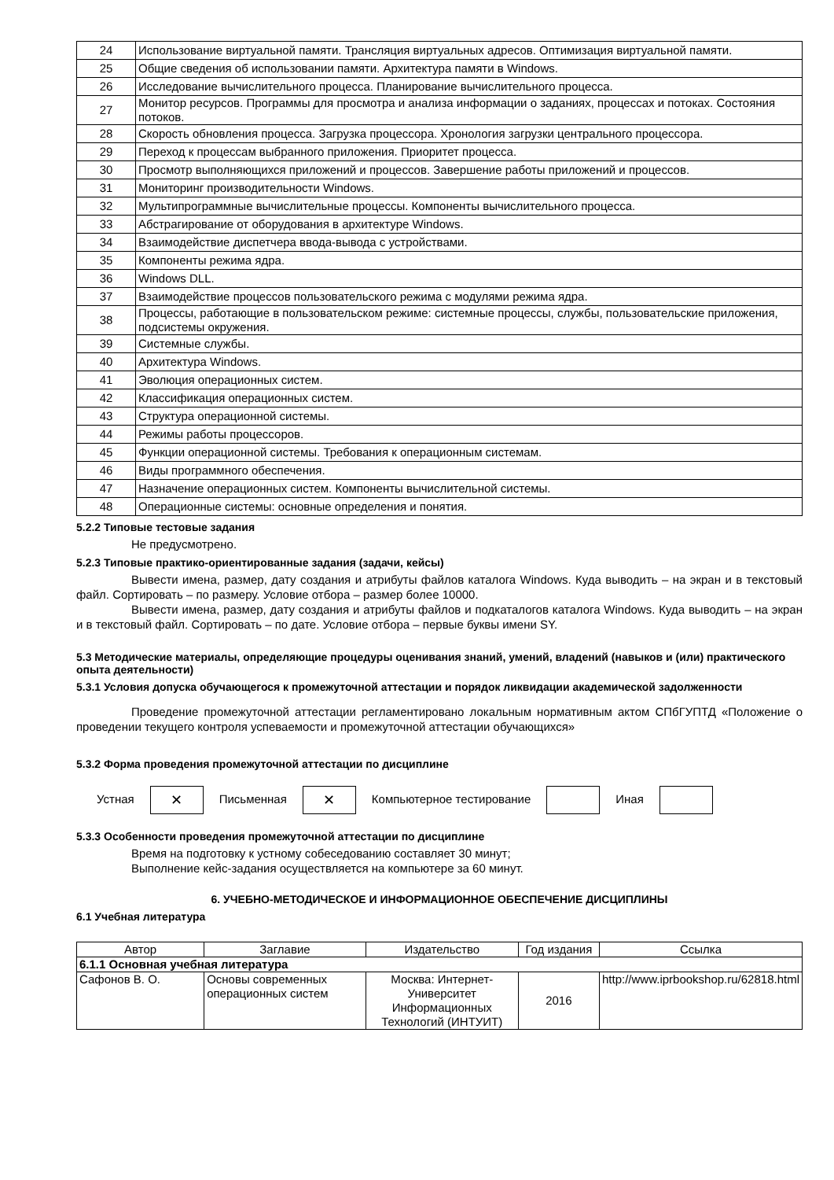| 24 | Использование виртуальной памяти. Трансляция виртуальных адресов. Оптимизация виртуальной памяти. |
| 25 | Общие сведения об использовании памяти. Архитектура памяти в Windows. |
| 26 | Исследование вычислительного процесса. Планирование вычислительного процесса. |
| 27 | Монитор ресурсов. Программы для просмотра и анализа информации о заданиях, процессах и потоках. Состояния потоков. |
| 28 | Скорость обновления процесса. Загрузка процессора. Хронология загрузки центрального процессора. |
| 29 | Переход к процессам выбранного приложения. Приоритет процесса. |
| 30 | Просмотр выполняющихся приложений и процессов. Завершение работы приложений и процессов. |
| 31 | Мониторинг производительности Windows. |
| 32 | Мультипрограммные вычислительные процессы. Компоненты вычислительного процесса. |
| 33 | Абстрагирование от оборудования в архитектуре Windows. |
| 34 | Взаимодействие диспетчера ввода-вывода с устройствами. |
| 35 | Компоненты режима ядра. |
| 36 | Windows DLL. |
| 37 | Взаимодействие процессов пользовательского режима с модулями режима ядра. |
| 38 | Процессы, работающие в пользовательском режиме: системные процессы, службы, пользовательские приложения, подсистемы окружения. |
| 39 | Системные службы. |
| 40 | Архитектура Windows. |
| 41 | Эволюция операционных систем. |
| 42 | Классификация операционных систем. |
| 43 | Структура операционной системы. |
| 44 | Режимы работы процессоров. |
| 45 | Функции операционной системы. Требования к операционным системам. |
| 46 | Виды программного обеспечения. |
| 47 | Назначение операционных систем. Компоненты вычислительной системы. |
| 48 | Операционные системы: основные определения и понятия. |
5.2.2 Типовые тестовые задания
Не предусмотрено.
5.2.3 Типовые практико-ориентированные задания (задачи, кейсы)
Вывести имена, размер, дату создания и атрибуты файлов каталога Windows. Куда выводить – на экран и в текстовый файл. Сортировать – по размеру. Условие отбора – размер более 10000.
Вывести имена, размер, дату создания и атрибуты файлов и подкаталогов каталога Windows. Куда выводить – на экран и в текстовый файл. Сортировать – по дате. Условие отбора – первые буквы имени SY.
5.3 Методические материалы, определяющие процедуры оценивания знаний, умений, владений (навыков и (или) практического опыта деятельности)
5.3.1 Условия допуска обучающегося к промежуточной аттестации и порядок ликвидации академической задолженности
Проведение промежуточной аттестации регламентировано локальным нормативным актом СПбГУПТД «Положение о проведении текущего контроля успеваемости и промежуточной аттестации обучающихся»
5.3.2 Форма проведения промежуточной аттестации по дисциплине
Устная ✕ Письменная ✕ Компьютерное тестирование Иная
5.3.3 Особенности проведения промежуточной аттестации по дисциплине
Время на подготовку к устному собеседованию составляет 30 минут;
Выполнение кейс-задания осуществляется на компьютере за 60 минут.
6. УЧЕБНО-МЕТОДИЧЕСКОЕ И ИНФОРМАЦИОННОЕ ОБЕСПЕЧЕНИЕ ДИСЦИПЛИНЫ
6.1 Учебная литература
| Автор | Заглавие | Издательство | Год издания | Ссылка |
| --- | --- | --- | --- | --- |
| 6.1.1 Основная учебная литература | | | | |
| Сафонов В. О. | Основы современных операционных систем | Москва: Интернет-Университет Информационных Технологий (ИНТУИТ) | 2016 | http://www.iprbookshop.ru/62818.html |